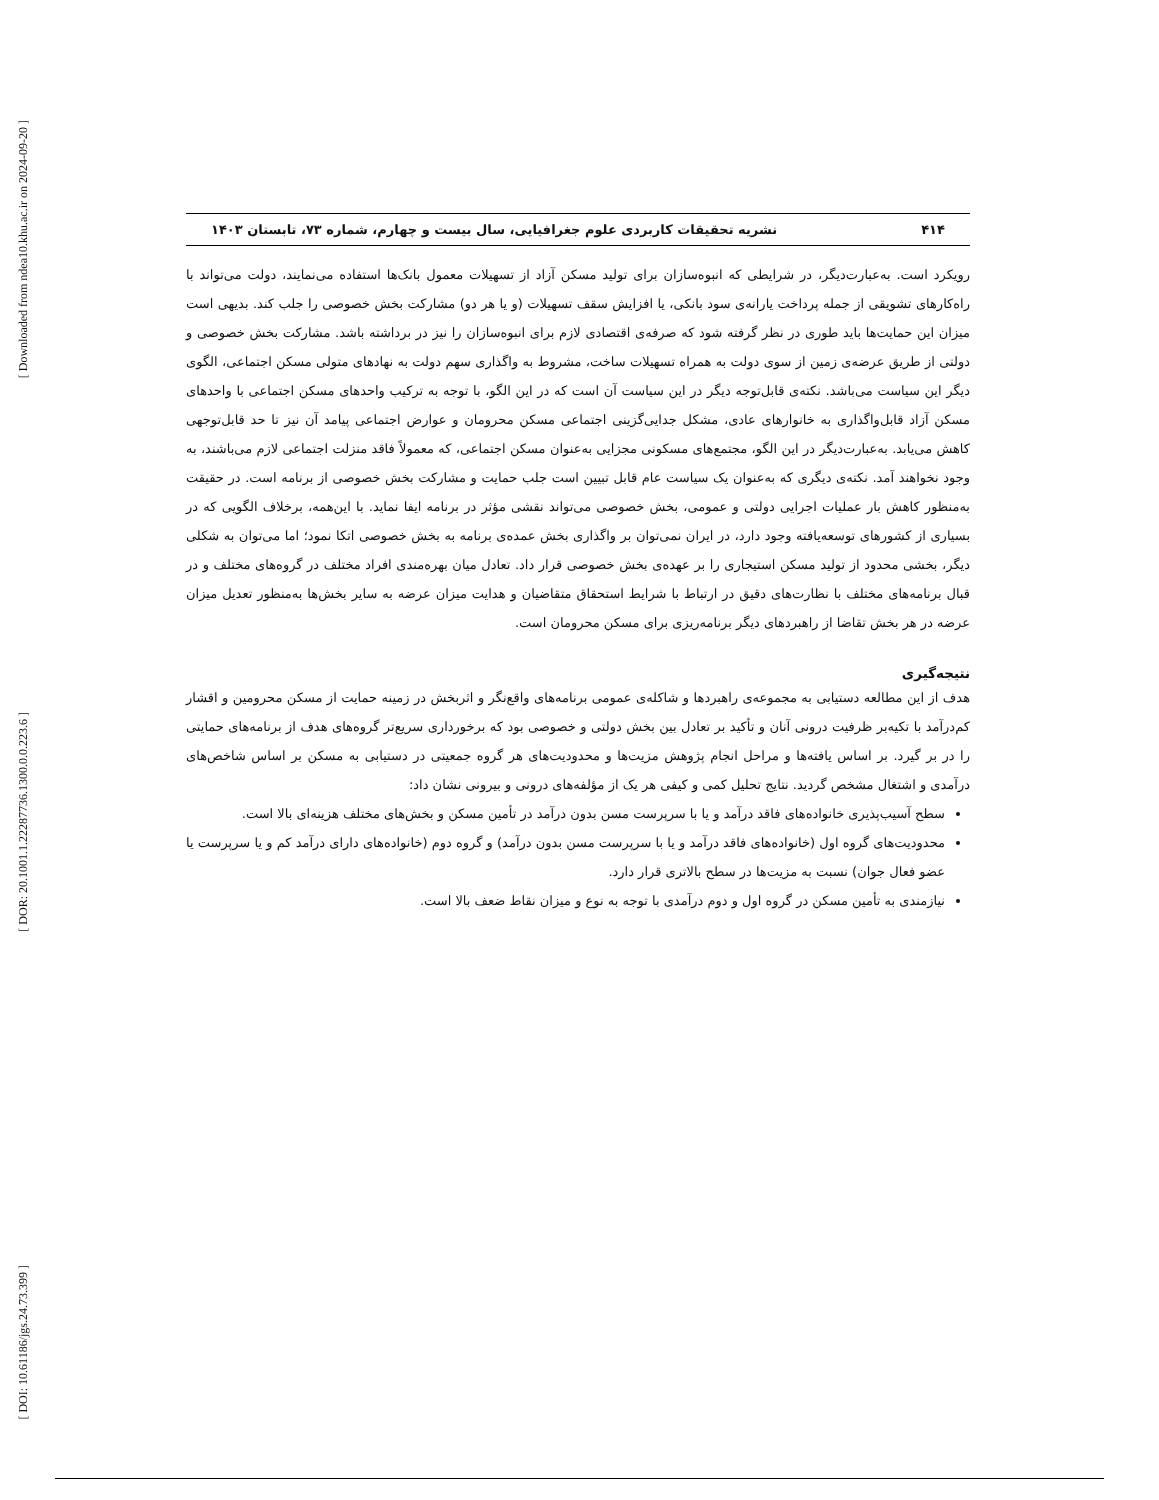[ Downloaded from ndea10.khu.ac.ir on 2024-09-20 ]
[ DOR: 20.1001.1.22287736.1300.0.0.223.6 ]
[ DOI: 10.61186/jgs.24.73.399 ]
۴۱۴ نشریه تحقیقات کاربردی علوم جغرافیایی، سال بیست و چهارم، شماره ۷۳، تابستان ۱۴۰۳
رویکرد است. به‌عبارت‌دیگر، در شرایطی که انبوه‌سازان برای تولید مسکن آزاد از تسهیلات معمول بانک‌ها استفاده می‌نمایند، دولت می‌تواند با راه‌کارهای تشویقی از جمله پرداخت یارانه‌ی سود بانکی، یا افزایش سقف تسهیلات (و یا هر دو) مشارکت بخش خصوصی را جلب کند. بدیهی است میزان این حمایت‌ها باید طوری در نظر گرفته شود که صرفه‌ی اقتصادی لازم برای انبوه‌سازان را نیز در برداشته باشد. مشارکت بخش خصوصی و دولتی از طریق عرضه‌ی زمین از سوی دولت به همراه تسهیلات ساخت، مشروط به واگذاری سهم دولت به نهادهای متولی مسکن اجتماعی، الگوی دیگر این سیاست می‌باشد. نکته‌ی قابل‌توجه دیگر در این سیاست آن است که در این الگو، با توجه به ترکیب واحدهای مسکن اجتماعی با واحدهای مسکن آزاد قابل‌واگذاری به خانوارهای عادی، مشکل جدایی‌گزینی اجتماعی مسکن محرومان و عوارض اجتماعی پیامد آن نیز تا حد قابل‌توجهی کاهش می‌یابد. به‌عبارت‌دیگر در این الگو، مجتمع‌های مسکونی مجزایی به‌عنوان مسکن اجتماعی، که معمولاً فاقد منزلت اجتماعی لازم می‌باشند، به وجود نخواهند آمد. نکته‌ی دیگری که به‌عنوان یک سیاست عام قابل تبیین است جلب حمایت و مشارکت بخش خصوصی از برنامه است. در حقیقت به‌منظور کاهش بار عملیات اجرایی دولتی و عمومی، بخش خصوصی می‌تواند نقشی مؤثر در برنامه ایفا نماید. با این‌همه، برخلاف الگویی که در بسیاری از کشورهای توسعه‌یافته وجود دارد، در ایران نمی‌توان بر واگذاری بخش عمده‌ی برنامه به بخش خصوصی اتکا نمود؛ اما می‌توان به شکلی دیگر، بخشی محدود از تولید مسکن استیجاری را بر عهده‌ی بخش خصوصی قرار داد. تعادل میان بهره‌مندی افراد مختلف در گروه‌های مختلف و در قبال برنامه‌های مختلف با نظارت‌های دقیق در ارتباط با شرایط استحقاق متقاضیان و هدایت میزان عرضه به سایر بخش‌ها به‌منظور تعدیل میزان عرضه در هر بخش تقاضا از راهبردهای دیگر برنامه‌ریزی برای مسکن محرومان است.
نتیجه‌گیری
هدف از این مطالعه دستیابی به مجموعه‌ی راهبردها و شاکله‌ی عمومی برنامه‌های واقع‌نگر و اثربخش در زمینه حمایت از مسکن محرومین و اقشار کم‌درآمد با تکیه‌بر ظرفیت درونی آنان و تأکید بر تعادل بین بخش دولتی و خصوصی بود که برخورداری سریع‌تر گروه‌های هدف از برنامه‌های حمایتی را در بر گیرد. بر اساس یافته‌ها و مراحل انجام پژوهش مزیت‌ها و محدودیت‌های هر گروه جمعیتی در دستیابی به مسکن بر اساس شاخص‌های درآمدی و اشتغال مشخص گردید. نتایج تحلیل کمی و کیفی هر یک از مؤلفه‌های درونی و بیرونی نشان داد:
سطح آسیب‌پذیری خانواده‌های فاقد درآمد و یا با سرپرست مسن بدون درآمد در تأمین مسکن و بخش‌های مختلف هزینه‌ای بالا است.
محدودیت‌های گروه اول (خانواده‌های فاقد درآمد و یا با سرپرست مسن بدون درآمد) و گروه دوم (خانواده‌های دارای درآمد کم و یا سرپرست یا عضو فعال جوان) نسبت به مزیت‌ها در سطح بالاتری قرار دارد.
نیازمندی به تأمین مسکن در گروه اول و دوم درآمدی با توجه به نوع و میزان نقاط ضعف بالا است.